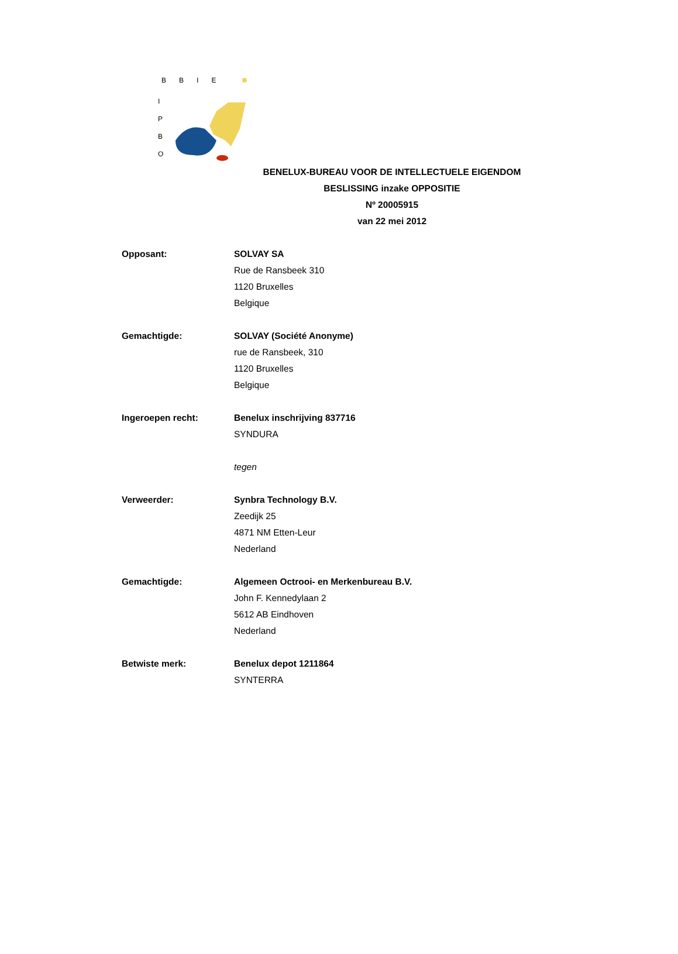BBIE
I
P
B
O
BENELUX-BUREAU VOOR DE INTELLECTUELE EIGENDOM
BESLISSING inzake OPPOSITIE
Nº 20005915
van 22 mei 2012
Opposant: SOLVAY SA
Rue de Ransbeek 310
1120 Bruxelles
Belgique
Gemachtigde: SOLVAY (Société Anonyme)
rue de Ransbeek, 310
1120 Bruxelles
Belgique
Ingeroepen recht: Benelux inschrijving 837716
SYNDURA
tegen
Verweerder: Synbra Technology B.V.
Zeedijk 25
4871 NM Etten-Leur
Nederland
Gemachtigde: Algemeen Octrooi- en Merkenbureau B.V.
John F. Kennedylaan 2
5612 AB Eindhoven
Nederland
Betwiste merk: Benelux depot 1211864
SYNTERRA